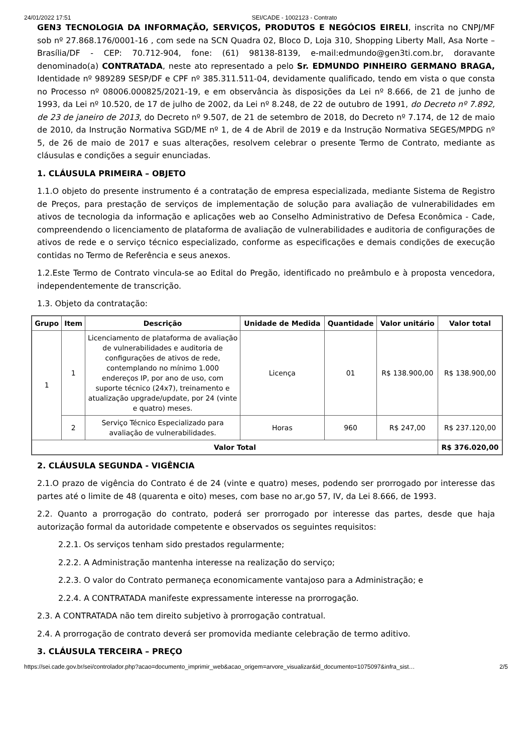24/01/2022 17:51 SEI/CADE - 1002123 - Contrato
GEN3 TECNOLOGIA DA INFORMAÇÃO, SERVIÇOS, PRODUTOS E NEGÓCIOS EIRELI, inscrita no CNPJ/MF sob nº 27.868.176/0001-16 , com sede na SCN Quadra 02, Bloco D, Loja 310, Shopping Liberty Mall, Asa Norte – Brasília/DF - CEP: 70.712-904, fone: (61) 98138-8139, e-mail:edmundo@gen3ti.com.br, doravante denominado(a) CONTRATADA, neste ato representado a pelo Sr. EDMUNDO PINHEIRO GERMANO BRAGA, Identidade nº 989289 SESP/DF e CPF nº 385.311.511-04, devidamente qualificado, tendo em vista o que consta no Processo nº 08006.000825/2021-19, e em observância às disposições da Lei nº 8.666, de 21 de junho de 1993, da Lei nº 10.520, de 17 de julho de 2002, da Lei nº 8.248, de 22 de outubro de 1991, do Decreto nº 7.892, de 23 de janeiro de 2013, do Decreto nº 9.507, de 21 de setembro de 2018, do Decreto nº 7.174, de 12 de maio de 2010, da Instrução Normativa SGD/ME nº 1, de 4 de Abril de 2019 e da Instrução Normativa SEGES/MPDG nº 5, de 26 de maio de 2017 e suas alterações, resolvem celebrar o presente Termo de Contrato, mediante as cláusulas e condições a seguir enunciadas.
1. CLÁUSULA PRIMEIRA – OBJETO
1.1.O objeto do presente instrumento é a contratação de empresa especializada, mediante Sistema de Registro de Preços, para prestação de serviços de implementação de solução para avaliação de vulnerabilidades em ativos de tecnologia da informação e aplicações web ao Conselho Administrativo de Defesa Econômica - Cade, compreendendo o licenciamento de plataforma de avaliação de vulnerabilidades e auditoria de configurações de ativos de rede e o serviço técnico especializado, conforme as especificações e demais condições de execução contidas no Termo de Referência e seus anexos.
1.2.Este Termo de Contrato vincula-se ao Edital do Pregão, identificado no preâmbulo e à proposta vencedora, independentemente de transcrição.
1.3. Objeto da contratação:
| Grupo | Item | Descrição | Unidade de Medida | Quantidade | Valor unitário | Valor total |
| --- | --- | --- | --- | --- | --- | --- |
| 1 | 1 | Licenciamento de plataforma de avaliação de vulnerabilidades e auditoria de configurações de ativos de rede, contemplando no mínimo 1.000 endereços IP, por ano de uso, com suporte técnico (24x7), treinamento e atualização upgrade/update, por 24 (vinte e quatro) meses. | Licença | 01 | R$ 138.900,00 | R$ 138.900,00 |
| | 2 | Serviço Técnico Especializado para avaliação de vulnerabilidades. | Horas | 960 | R$ 247,00 | R$ 237.120,00 |
| Valor Total | | | | | | R$ 376.020,00 |
2. CLÁUSULA SEGUNDA - VIGÊNCIA
2.1.O prazo de vigência do Contrato é de 24 (vinte e quatro) meses, podendo ser prorrogado por interesse das partes até o limite de 48 (quarenta e oito) meses, com base no ar,go 57, IV, da Lei 8.666, de 1993.
2.2. Quanto a prorrogação do contrato, poderá ser prorrogado por interesse das partes, desde que haja autorização formal da autoridade competente e observados os seguintes requisitos:
2.2.1. Os serviços tenham sido prestados regularmente;
2.2.2. A Administração mantenha interesse na realização do serviço;
2.2.3. O valor do Contrato permaneça economicamente vantajoso para a Administração; e
2.2.4. A CONTRATADA manifeste expressamente interesse na prorrogação.
2.3. A CONTRATADA não tem direito subjetivo à prorrogação contratual.
2.4. A prorrogação de contrato deverá ser promovida mediante celebração de termo aditivo.
3. CLÁUSULA TERCEIRA – PREÇO
https://sei.cade.gov.br/sei/controlador.php?acao=documento_imprimir_web&acao_origem=arvore_visualizar&id_documento=1075097&infra_sist… 2/5